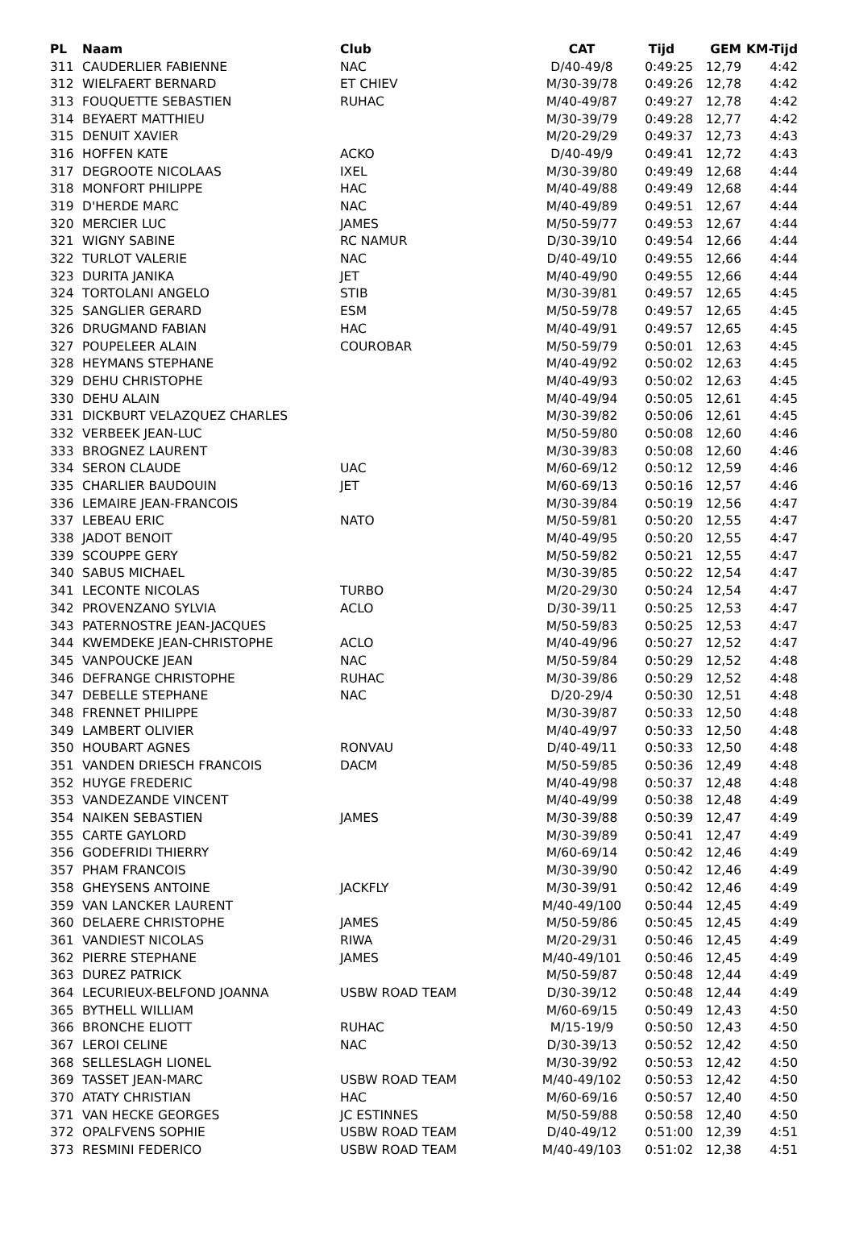| PL | Naam | Club | CAT | Tijd | GEM | KM-Tijd |
| --- | --- | --- | --- | --- | --- | --- |
| 311 | CAUDERLIER FABIENNE | NAC | D/40-49/8 | 0:49:25 | 12,79 | 4:42 |
| 312 | WIELFAERT BERNARD | ET CHIEV | M/30-39/78 | 0:49:26 | 12,78 | 4:42 |
| 313 | FOUQUETTE SEBASTIEN | RUHAC | M/40-49/87 | 0:49:27 | 12,78 | 4:42 |
| 314 | BEYAERT MATTHIEU | | M/30-39/79 | 0:49:28 | 12,77 | 4:42 |
| 315 | DENUIT XAVIER | | M/20-29/29 | 0:49:37 | 12,73 | 4:43 |
| 316 | HOFFEN KATE | ACKO | D/40-49/9 | 0:49:41 | 12,72 | 4:43 |
| 317 | DEGROOTE NICOLAAS | IXEL | M/30-39/80 | 0:49:49 | 12,68 | 4:44 |
| 318 | MONFORT PHILIPPE | HAC | M/40-49/88 | 0:49:49 | 12,68 | 4:44 |
| 319 | D'HERDE MARC | NAC | M/40-49/89 | 0:49:51 | 12,67 | 4:44 |
| 320 | MERCIER LUC | JAMES | M/50-59/77 | 0:49:53 | 12,67 | 4:44 |
| 321 | WIGNY SABINE | RC NAMUR | D/30-39/10 | 0:49:54 | 12,66 | 4:44 |
| 322 | TURLOT VALERIE | NAC | D/40-49/10 | 0:49:55 | 12,66 | 4:44 |
| 323 | DURITA JANIKA | JET | M/40-49/90 | 0:49:55 | 12,66 | 4:44 |
| 324 | TORTOLANI ANGELO | STIB | M/30-39/81 | 0:49:57 | 12,65 | 4:45 |
| 325 | SANGLIER GERARD | ESM | M/50-59/78 | 0:49:57 | 12,65 | 4:45 |
| 326 | DRUGMAND FABIAN | HAC | M/40-49/91 | 0:49:57 | 12,65 | 4:45 |
| 327 | POUPELEER ALAIN | COUROBAR | M/50-59/79 | 0:50:01 | 12,63 | 4:45 |
| 328 | HEYMANS STEPHANE | | M/40-49/92 | 0:50:02 | 12,63 | 4:45 |
| 329 | DEHU CHRISTOPHE | | M/40-49/93 | 0:50:02 | 12,63 | 4:45 |
| 330 | DEHU ALAIN | | M/40-49/94 | 0:50:05 | 12,61 | 4:45 |
| 331 | DICKBURT VELAZQUEZ CHARLES | | M/30-39/82 | 0:50:06 | 12,61 | 4:45 |
| 332 | VERBEEK JEAN-LUC | | M/50-59/80 | 0:50:08 | 12,60 | 4:46 |
| 333 | BROGNEZ LAURENT | | M/30-39/83 | 0:50:08 | 12,60 | 4:46 |
| 334 | SERON CLAUDE | UAC | M/60-69/12 | 0:50:12 | 12,59 | 4:46 |
| 335 | CHARLIER BAUDOUIN | JET | M/60-69/13 | 0:50:16 | 12,57 | 4:46 |
| 336 | LEMAIRE JEAN-FRANCOIS | | M/30-39/84 | 0:50:19 | 12,56 | 4:47 |
| 337 | LEBEAU ERIC | NATO | M/50-59/81 | 0:50:20 | 12,55 | 4:47 |
| 338 | JADOT BENOIT | | M/40-49/95 | 0:50:20 | 12,55 | 4:47 |
| 339 | SCOUPPE GERY | | M/50-59/82 | 0:50:21 | 12,55 | 4:47 |
| 340 | SABUS MICHAEL | | M/30-39/85 | 0:50:22 | 12,54 | 4:47 |
| 341 | LECONTE NICOLAS | TURBO | M/20-29/30 | 0:50:24 | 12,54 | 4:47 |
| 342 | PROVENZANO SYLVIA | ACLO | D/30-39/11 | 0:50:25 | 12,53 | 4:47 |
| 343 | PATERNOSTRE JEAN-JACQUES | | M/50-59/83 | 0:50:25 | 12,53 | 4:47 |
| 344 | KWEMDEKE JEAN-CHRISTOPHE | ACLO | M/40-49/96 | 0:50:27 | 12,52 | 4:47 |
| 345 | VANPOUCKE JEAN | NAC | M/50-59/84 | 0:50:29 | 12,52 | 4:48 |
| 346 | DEFRANGE CHRISTOPHE | RUHAC | M/30-39/86 | 0:50:29 | 12,52 | 4:48 |
| 347 | DEBELLE STEPHANE | NAC | D/20-29/4 | 0:50:30 | 12,51 | 4:48 |
| 348 | FRENNET PHILIPPE | | M/30-39/87 | 0:50:33 | 12,50 | 4:48 |
| 349 | LAMBERT OLIVIER | | M/40-49/97 | 0:50:33 | 12,50 | 4:48 |
| 350 | HOUBART AGNES | RONVAU | D/40-49/11 | 0:50:33 | 12,50 | 4:48 |
| 351 | VANDEN DRIESCH FRANCOIS | DACM | M/50-59/85 | 0:50:36 | 12,49 | 4:48 |
| 352 | HUYGE FREDERIC | | M/40-49/98 | 0:50:37 | 12,48 | 4:48 |
| 353 | VANDEZANDE VINCENT | | M/40-49/99 | 0:50:38 | 12,48 | 4:49 |
| 354 | NAIKEN SEBASTIEN | JAMES | M/30-39/88 | 0:50:39 | 12,47 | 4:49 |
| 355 | CARTE GAYLORD | | M/30-39/89 | 0:50:41 | 12,47 | 4:49 |
| 356 | GODEFRIDI THIERRY | | M/60-69/14 | 0:50:42 | 12,46 | 4:49 |
| 357 | PHAM FRANCOIS | | M/30-39/90 | 0:50:42 | 12,46 | 4:49 |
| 358 | GHEYSENS ANTOINE | JACKFLY | M/30-39/91 | 0:50:42 | 12,46 | 4:49 |
| 359 | VAN LANCKER LAURENT | | M/40-49/100 | 0:50:44 | 12,45 | 4:49 |
| 360 | DELAERE CHRISTOPHE | JAMES | M/50-59/86 | 0:50:45 | 12,45 | 4:49 |
| 361 | VANDIEST NICOLAS | RIWA | M/20-29/31 | 0:50:46 | 12,45 | 4:49 |
| 362 | PIERRE STEPHANE | JAMES | M/40-49/101 | 0:50:46 | 12,45 | 4:49 |
| 363 | DUREZ PATRICK | | M/50-59/87 | 0:50:48 | 12,44 | 4:49 |
| 364 | LECURIEUX-BELFOND JOANNA | USBW ROAD TEAM | D/30-39/12 | 0:50:48 | 12,44 | 4:49 |
| 365 | BYTHELL WILLIAM | | M/60-69/15 | 0:50:49 | 12,43 | 4:50 |
| 366 | BRONCHE ELIOTT | RUHAC | M/15-19/9 | 0:50:50 | 12,43 | 4:50 |
| 367 | LEROI CELINE | NAC | D/30-39/13 | 0:50:52 | 12,42 | 4:50 |
| 368 | SELLESLAGH LIONEL | | M/30-39/92 | 0:50:53 | 12,42 | 4:50 |
| 369 | TASSET JEAN-MARC | USBW ROAD TEAM | M/40-49/102 | 0:50:53 | 12,42 | 4:50 |
| 370 | ATATY CHRISTIAN | HAC | M/60-69/16 | 0:50:57 | 12,40 | 4:50 |
| 371 | VAN HECKE GEORGES | JC ESTINNES | M/50-59/88 | 0:50:58 | 12,40 | 4:50 |
| 372 | OPALFVENS SOPHIE | USBW ROAD TEAM | D/40-49/12 | 0:51:00 | 12,39 | 4:51 |
| 373 | RESMINI FEDERICO | USBW ROAD TEAM | M/40-49/103 | 0:51:02 | 12,38 | 4:51 |